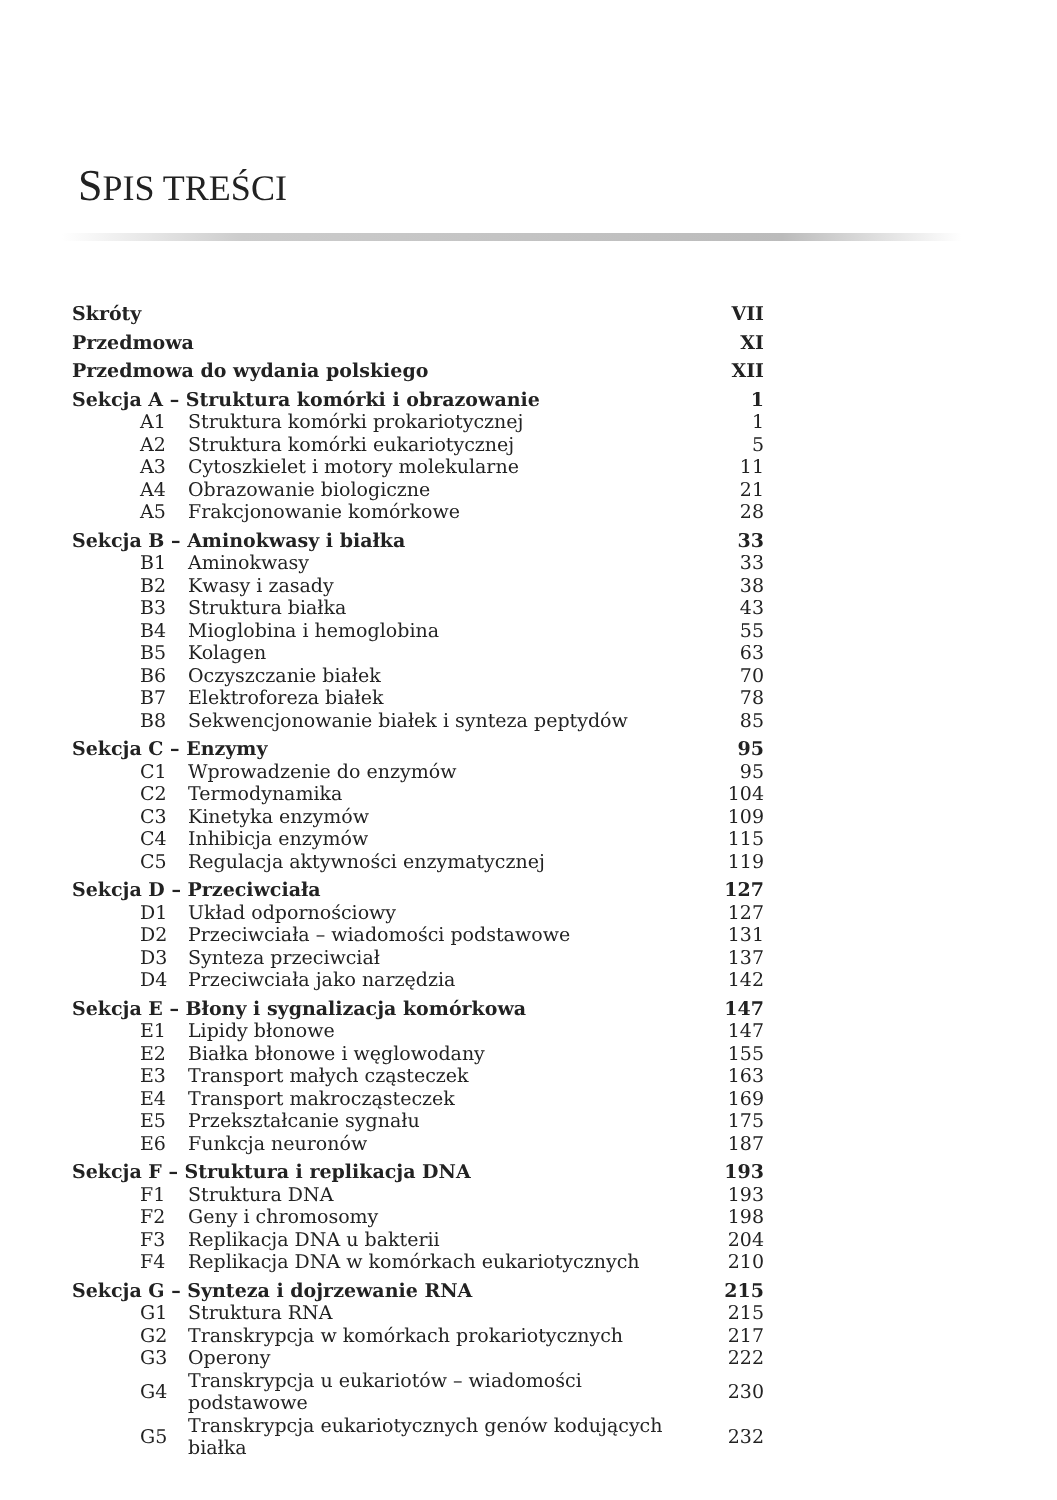SPIS TREŚCI
| Skróty | | VII |
| Przedmowa | | XI |
| Przedmowa do wydania polskiego | | XII |
| Sekcja A – Struktura komórki i obrazowanie | | 1 |
| A1 | Struktura komórki prokariotycznej | 1 |
| A2 | Struktura komórki eukariotycznej | 5 |
| A3 | Cytoszkielet i motory molekularne | 11 |
| A4 | Obrazowanie biologiczne | 21 |
| A5 | Frakcjonowanie komórkowe | 28 |
| Sekcja B – Aminokwasy i białka | | 33 |
| B1 | Aminokwasy | 33 |
| B2 | Kwasy i zasady | 38 |
| B3 | Struktura białka | 43 |
| B4 | Mioglobina i hemoglobina | 55 |
| B5 | Kolagen | 63 |
| B6 | Oczyszczanie białek | 70 |
| B7 | Elektroforeza białek | 78 |
| B8 | Sekwencjonowanie białek i synteza peptydów | 85 |
| Sekcja C – Enzymy | | 95 |
| C1 | Wprowadzenie do enzymów | 95 |
| C2 | Termodynamika | 104 |
| C3 | Kinetyka enzymów | 109 |
| C4 | Inhibicja enzymów | 115 |
| C5 | Regulacja aktywności enzymatycznej | 119 |
| Sekcja D – Przeciwciała | | 127 |
| D1 | Układ odpornościowy | 127 |
| D2 | Przeciwciała – wiadomości podstawowe | 131 |
| D3 | Synteza przeciwciał | 137 |
| D4 | Przeciwciała jako narzędzia | 142 |
| Sekcja E – Błony i sygnalizacja komórkowa | | 147 |
| E1 | Lipidy błonowe | 147 |
| E2 | Białka błonowe i węglowodany | 155 |
| E3 | Transport małych cząsteczek | 163 |
| E4 | Transport makrocząsteczek | 169 |
| E5 | Przekształcanie sygnału | 175 |
| E6 | Funkcja neuronów | 187 |
| Sekcja F – Struktura i replikacja DNA | | 193 |
| F1 | Struktura DNA | 193 |
| F2 | Geny i chromosomy | 198 |
| F3 | Replikacja DNA u bakterii | 204 |
| F4 | Replikacja DNA w komórkach eukariotycznych | 210 |
| Sekcja G – Synteza i dojrzewanie RNA | | 215 |
| G1 | Struktura RNA | 215 |
| G2 | Transkrypcja w komórkach prokariotycznych | 217 |
| G3 | Operony | 222 |
| G4 | Transkrypcja u eukariotów – wiadomości podstawowe | 230 |
| G5 | Transkrypcja eukariotycznych genów kodujących białka | 232 |